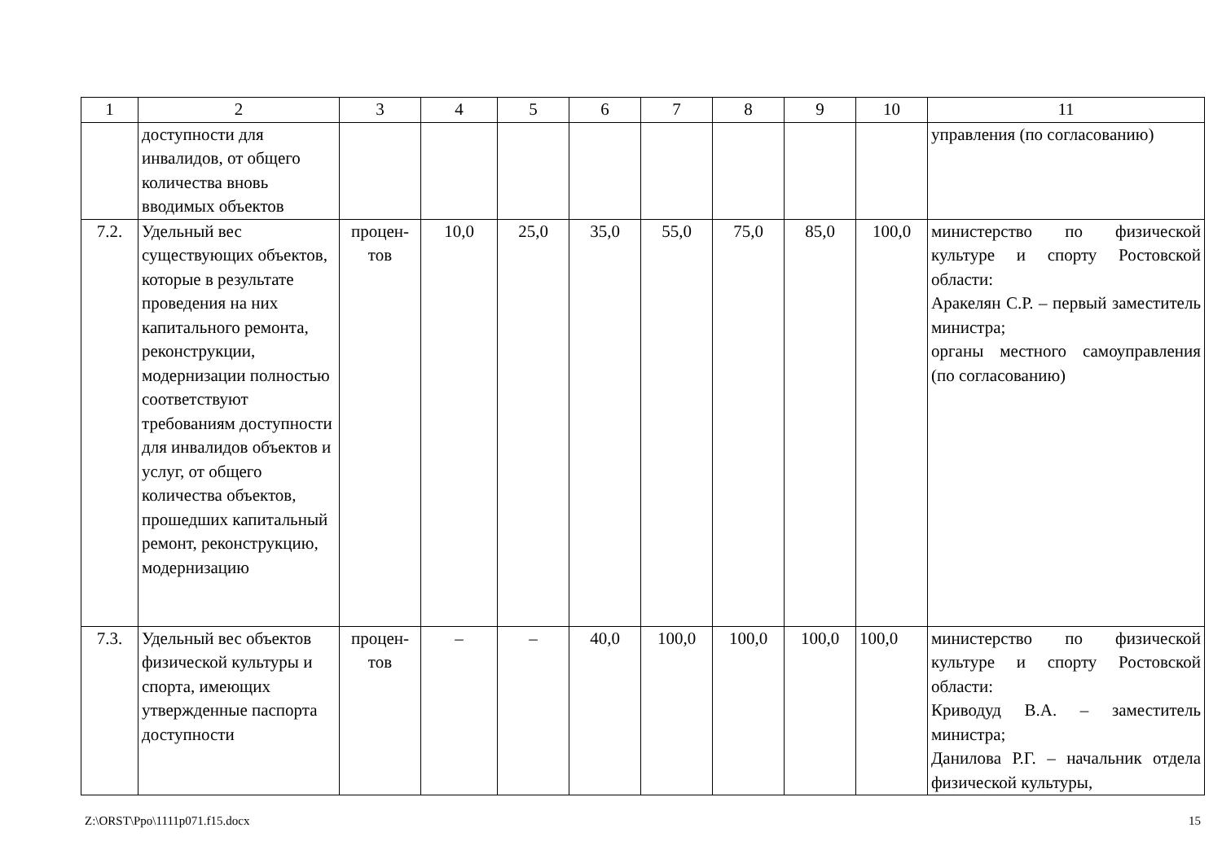| 1 | 2 | 3 | 4 | 5 | 6 | 7 | 8 | 9 | 10 | 11 |
| | доступности для инвалидов, от общего количества вновь вводимых объектов | | | | | | | | | управления (по согласованию) |
| 7.2. | Удельный вес существующих объектов, которые в результате проведения на них капитального ремонта, реконструкции, модернизации полностью соответствуют требованиям доступности для инвалидов объектов и услуг, от общего количества объектов, прошедших капитальный ремонт, реконструкцию, модернизацию | процен- тов | 10,0 | 25,0 | 35,0 | 55,0 | 75,0 | 85,0 | 100,0 | министерство по физической культуре и спорту Ростовской области: Аракелян С.Р. – первый заместитель министра; органы местного самоуправления (по согласованию) |
| 7.3. | Удельный вес объектов физической культуры и спорта, имеющих утвержденные паспорта доступности | процен- тов | – | – | 40,0 | 100,0 | 100,0 | 100,0 | 100,0 | министерство по физической культуре и спорту Ростовской области: Криводуд В.А. – заместитель министра; Данилова Р.Г. – начальник отдела физической культуры, |
Z:\ORST\Ppo\1111p071.f15.docx 15